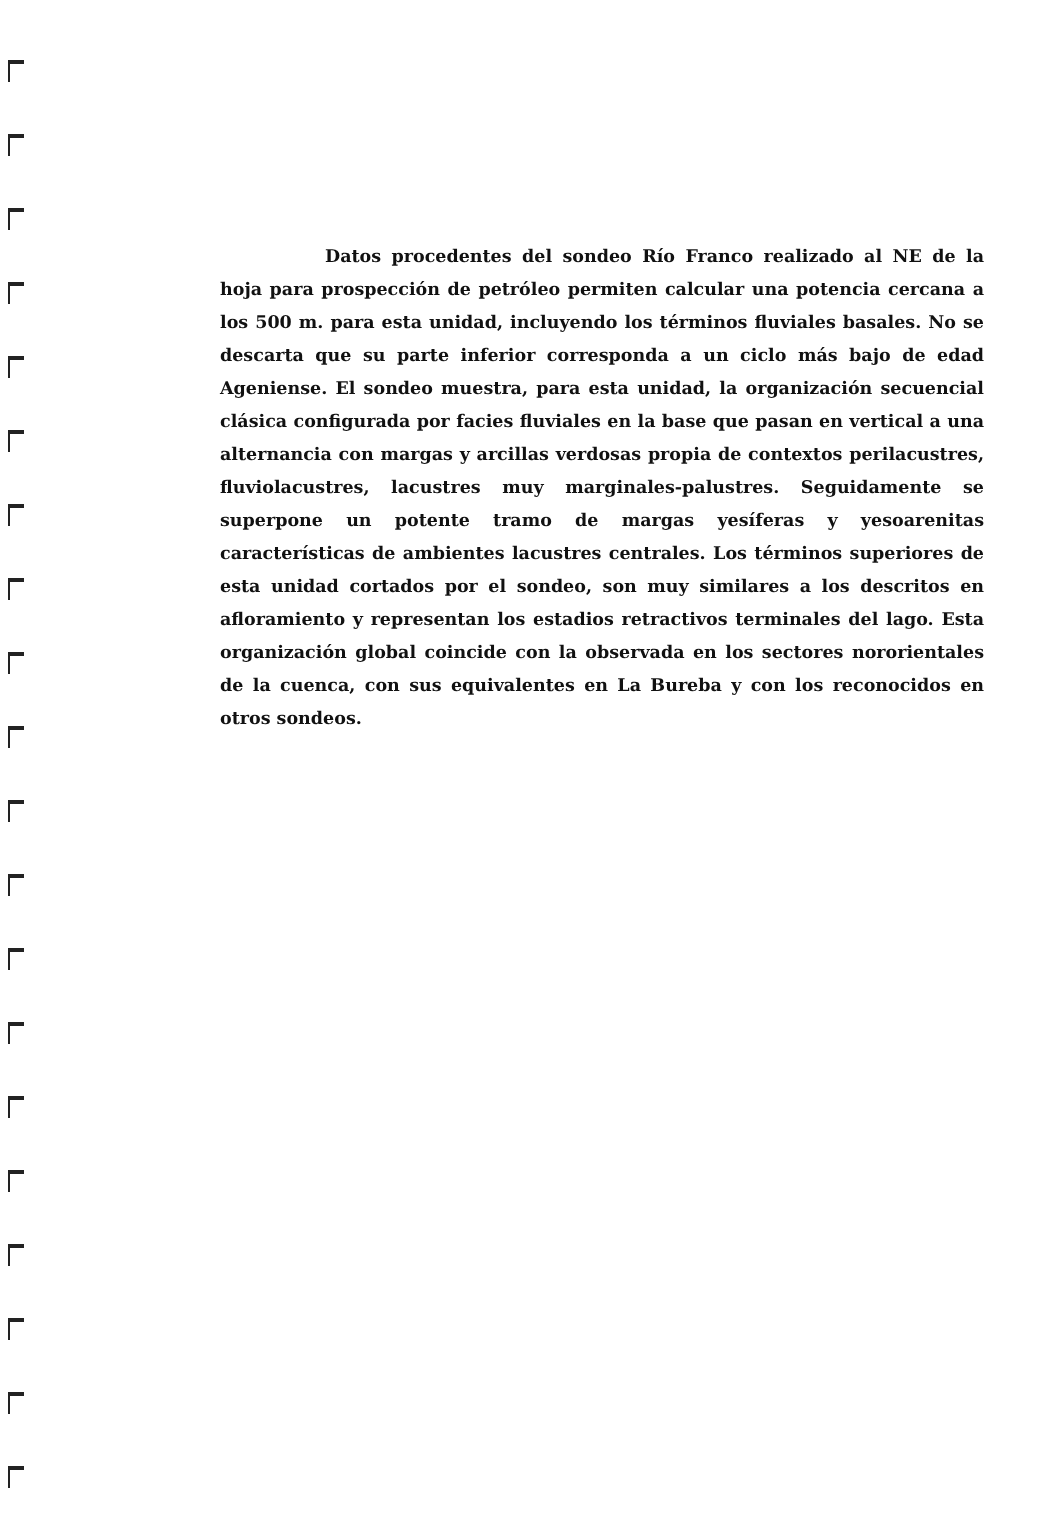Datos procedentes del sondeo Río Franco realizado al NE de la hoja para prospección de petróleo permiten calcular una potencia cercana a los 500 m. para esta unidad, incluyendo los términos fluviales basales. No se descarta que su parte inferior corresponda a un ciclo más bajo de edad Ageniense. El sondeo muestra, para esta unidad, la organización secuencial clásica configurada por facies fluviales en la base que pasan en vertical a una alternancia con margas y arcillas verdosas propia de contextos perilacustres, fluviolacustres, lacustres muy marginales-palustres. Seguidamente se superpone un potente tramo de margas yesíferas y yesoarenitas características de ambientes lacustres centrales. Los términos superiores de esta unidad cortados por el sondeo, son muy similares a los descritos en afloramiento y representan los estadios retractivos terminales del lago. Esta organización global coincide con la observada en los sectores nororientales de la cuenca, con sus equivalentes en La Bureba y con los reconocidos en otros sondeos.